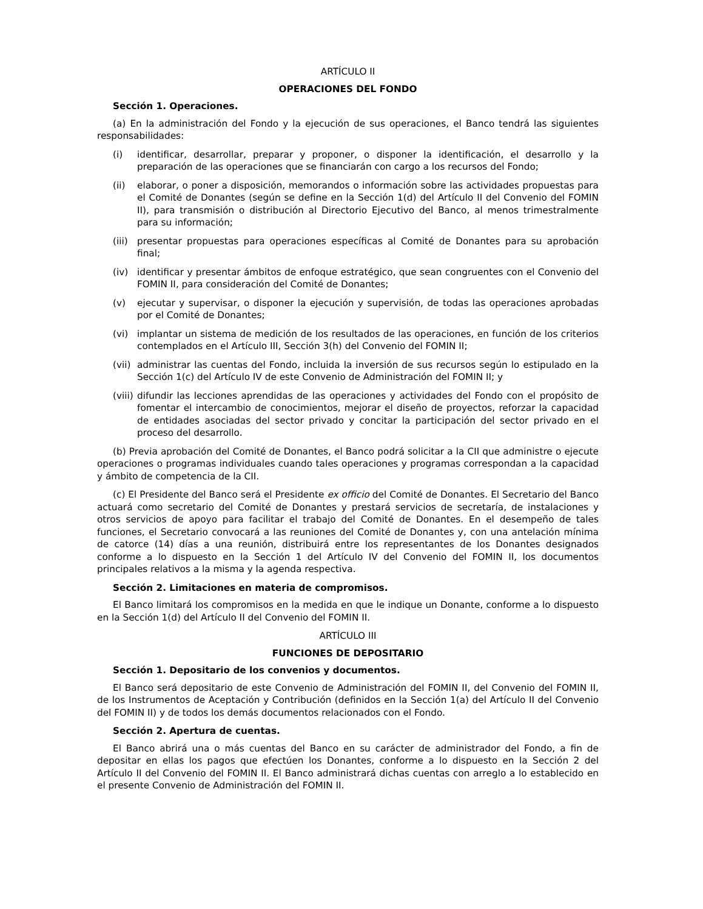ARTÍCULO II
OPERACIONES DEL FONDO
Sección 1. Operaciones.
(a) En la administración del Fondo y la ejecución de sus operaciones, el Banco tendrá las siguientes responsabilidades:
(i) identificar, desarrollar, preparar y proponer, o disponer la identificación, el desarrollo y la preparación de las operaciones que se financiarán con cargo a los recursos del Fondo;
(ii) elaborar, o poner a disposición, memorandos o información sobre las actividades propuestas para el Comité de Donantes (según se define en la Sección 1(d) del Artículo II del Convenio del FOMIN II), para transmisión o distribución al Directorio Ejecutivo del Banco, al menos trimestralmente para su información;
(iii) presentar propuestas para operaciones específicas al Comité de Donantes para su aprobación final;
(iv) identificar y presentar ámbitos de enfoque estratégico, que sean congruentes con el Convenio del FOMIN II, para consideración del Comité de Donantes;
(v) ejecutar y supervisar, o disponer la ejecución y supervisión, de todas las operaciones aprobadas por el Comité de Donantes;
(vi) implantar un sistema de medición de los resultados de las operaciones, en función de los criterios contemplados en el Artículo III, Sección 3(h) del Convenio del FOMIN II;
(vii) administrar las cuentas del Fondo, incluida la inversión de sus recursos según lo estipulado en la Sección 1(c) del Artículo IV de este Convenio de Administración del FOMIN II; y
(viii) difundir las lecciones aprendidas de las operaciones y actividades del Fondo con el propósito de fomentar el intercambio de conocimientos, mejorar el diseño de proyectos, reforzar la capacidad de entidades asociadas del sector privado y concitar la participación del sector privado en el proceso del desarrollo.
(b) Previa aprobación del Comité de Donantes, el Banco podrá solicitar a la CII que administre o ejecute operaciones o programas individuales cuando tales operaciones y programas correspondan a la capacidad y ámbito de competencia de la CII.
(c) El Presidente del Banco será el Presidente ex officio del Comité de Donantes. El Secretario del Banco actuará como secretario del Comité de Donantes y prestará servicios de secretaría, de instalaciones y otros servicios de apoyo para facilitar el trabajo del Comité de Donantes. En el desempeño de tales funciones, el Secretario convocará a las reuniones del Comité de Donantes y, con una antelación mínima de catorce (14) días a una reunión, distribuirá entre los representantes de los Donantes designados conforme a lo dispuesto en la Sección 1 del Artículo IV del Convenio del FOMIN II, los documentos principales relativos a la misma y la agenda respectiva.
Sección 2. Limitaciones en materia de compromisos.
El Banco limitará los compromisos en la medida en que le indique un Donante, conforme a lo dispuesto en la Sección 1(d) del Artículo II del Convenio del FOMIN II.
ARTÍCULO III
FUNCIONES DE DEPOSITARIO
Sección 1. Depositario de los convenios y documentos.
El Banco será depositario de este Convenio de Administración del FOMIN II, del Convenio del FOMIN II, de los Instrumentos de Aceptación y Contribución (definidos en la Sección 1(a) del Artículo II del Convenio del FOMIN II) y de todos los demás documentos relacionados con el Fondo.
Sección 2. Apertura de cuentas.
El Banco abrirá una o más cuentas del Banco en su carácter de administrador del Fondo, a fin de depositar en ellas los pagos que efectúen los Donantes, conforme a lo dispuesto en la Sección 2 del Artículo II del Convenio del FOMIN II. El Banco administrará dichas cuentas con arreglo a lo establecido en el presente Convenio de Administración del FOMIN II.